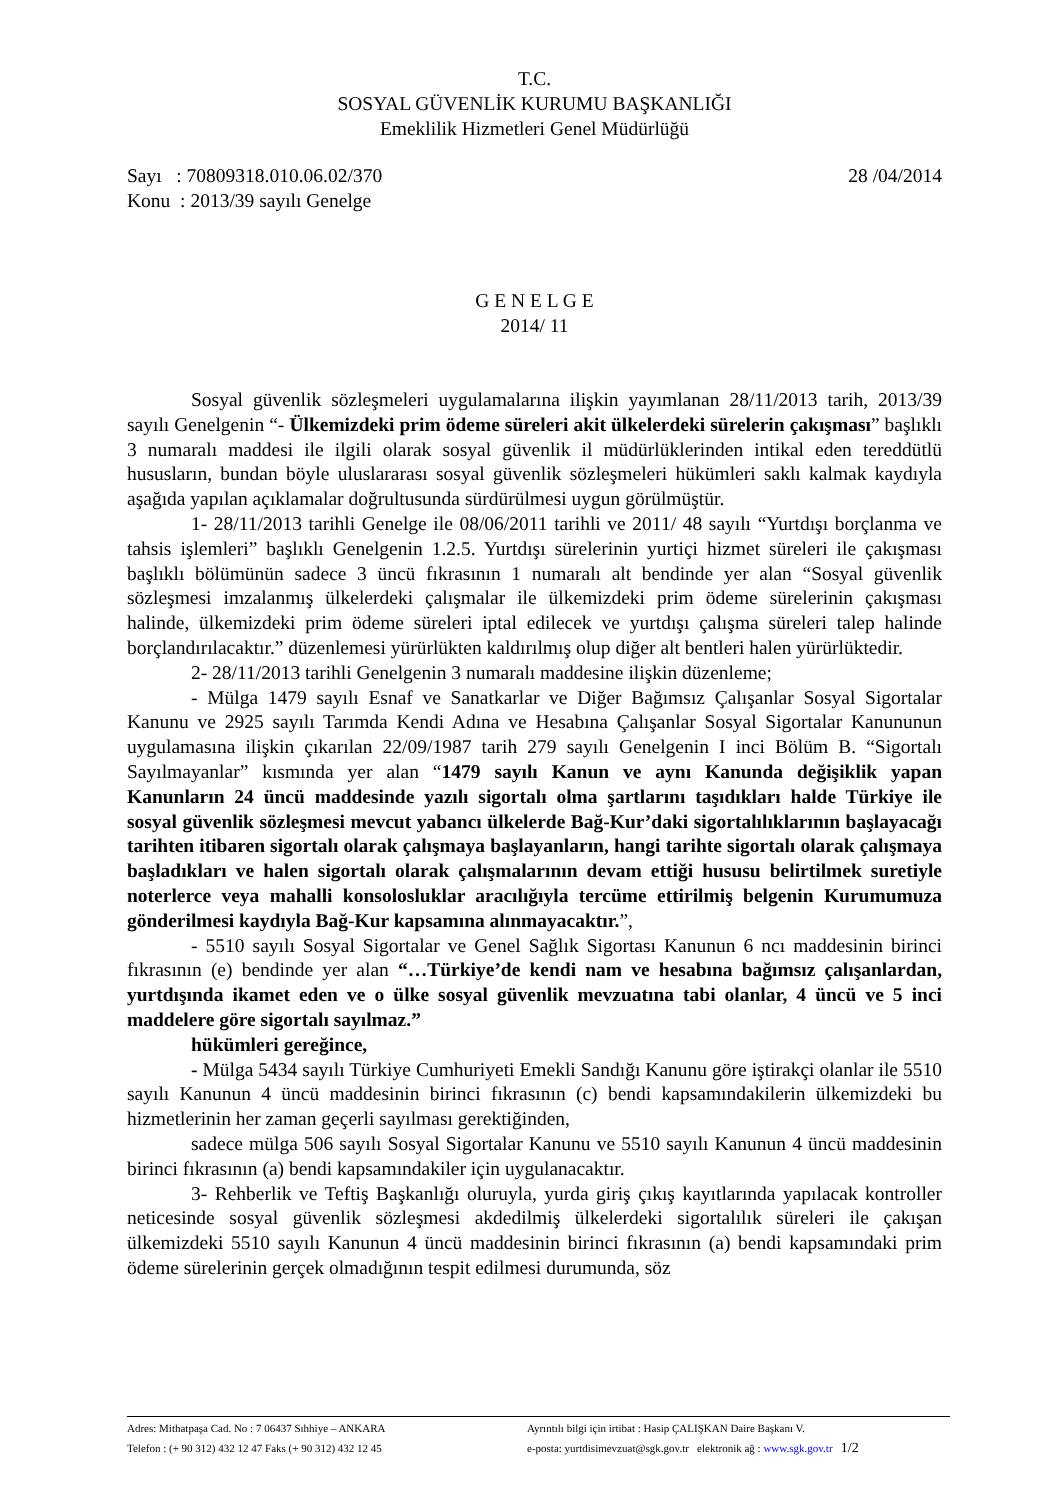T.C.
SOSYAL GÜVENLİK KURUMU BAŞKANLIĞI
Emeklilik Hizmetleri Genel Müdürlüğü
Sayı : 70809318.010.06.02/370 28 /04/2014
Konu : 2013/39 sayılı Genelge
G E N E L G E
2014/ 11
Sosyal güvenlik sözleşmeleri uygulamalarına ilişkin yayımlanan 28/11/2013 tarih, 2013/39 sayılı Genelgenin “- Ülkemizdeki prim ödeme süreleri akit ülkelerdeki sürelerin çakışması” başlıklı 3 numaralı maddesi ile ilgili olarak sosyal güvenlik il müdürlüklerinden intikal eden tereddütlü hususların, bundan böyle uluslararası sosyal güvenlik sözleşmeleri hükümleri saklı kalmak kaydıyla aşağıda yapılan açıklamalar doğrultusunda sürdürülmesi uygun görülmüştür.
1- 28/11/2013 tarihli Genelge ile 08/06/2011 tarihli ve 2011/ 48 sayılı “Yurtdışı borçlanma ve tahsis işlemleri” başlıklı Genelgenin 1.2.5. Yurtdışı sürelerinin yurtiçi hizmet süreleri ile çakışması başlıklı bölümünün sadece 3 üncü fıkrasının 1 numaralı alt bendinde yer alan “Sosyal güvenlik sözleşmesi imzalanmış ülkelerdeki çalışmalar ile ülkemizdeki prim ödeme sürelerinin çakışması halinde, ülkemizdeki prim ödeme süreleri iptal edilecek ve yurtdışı çalışma süreleri talep halinde borçlandırılacaktır.” düzenlemesi yürürlükten kaldırılmış olup diğer alt bentleri halen yürürlüktedir.
2- 28/11/2013 tarihli Genelgenin 3 numaralı maddesine ilişkin düzenleme;
- Mülga 1479 sayılı Esnaf ve Sanatkarlar ve Diğer Bağımsız Çalışanlar Sosyal Sigortalar Kanunu ve 2925 sayılı Tarımda Kendi Adına ve Hesabına Çalışanlar Sosyal Sigortalar Kanununun uygulamasına ilişkin çıkarılan 22/09/1987 tarih 279 sayılı Genelgenin I inci Bölüm B. “Sigortalı Sayılmayanlar” kısmında yer alan “1479 sayılı Kanun ve aynı Kanunda değişiklik yapan Kanunların 24 üncü maddesinde yazılı sigortalı olma şartlarını taşıdıkları halde Türkiye ile sosyal güvenlik sözleşmesi mevcut yabancı ülkelerde Bağ-Kur’daki sigortalılıklarının başlayacağı tarihten itibaren sigortalı olarak çalışmaya başlayanların, hangi tarihte sigortalı olarak çalışmaya başladıkları ve halen sigortalı olarak çalışmalarının devam ettiği hususu belirtilmek suretiyle noterlerce veya mahalli konsolosluklar aracılığıyla tercüme ettirilmiş belgenin Kurumumuza gönderilmesi kaydıyla Bağ-Kur kapsamına alınmayacaktır.”,
- 5510 sayılı Sosyal Sigortalar ve Genel Sağlık Sigortası Kanunun 6 ncı maddesinin birinci fıkrasının (e) bendinde yer alan “…Türkiye’de kendi nam ve hesabına bağımsız çalışanlardan, yurtdışında ikamet eden ve o ülke sosyal güvenlik mevzuatına tabi olanlar, 4 üncü ve 5 inci maddelere göre sigortalı sayılmaz.”
hükümleri gereğince,
- Mülga 5434 sayılı Türkiye Cumhuriyeti Emekli Sandığı Kanunu göre iştirakçi olanlar ile 5510 sayılı Kanunun 4 üncü maddesinin birinci fıkrasının (c) bendi kapsamındakilerin ülkemizdeki bu hizmetlerinin her zaman geçerli sayılması gerektiğinden,
sadece mülga 506 sayılı Sosyal Sigortalar Kanunu ve 5510 sayılı Kanunun 4 üncü maddesinin birinci fıkrasının (a) bendi kapsamındakiler için uygulanacaktır.
3- Rehberlik ve Teftiş Başkanlığı oluruyla, yurda giriş çıkış kayıtlarında yapılacak kontroller neticesinde sosyal güvenlik sözleşmesi akdedilmiş ülkelerdeki sigortalılık süreleri ile çakışan ülkemizdeki 5510 sayılı Kanunun 4 üncü maddesinin birinci fıkrasının (a) bendi kapsamındaki prim ödeme sürelerinin gerçek olmadığının tespit edilmesi durumunda, söz
Adres: Mithatpaşa Cad. No : 7 06437 Sıhhiye – ANKARA Ayrıntılı bilgi için irtibat : Hasip ÇALIŞKAN Daire Başkanı V.
Telefon : (+ 90 312) 432 12 47 Faks (+ 90 312) 432 12 45 e-posta: yurtdisimevzuat@sgk.gov.tr elektronik ağ : www.sgk.gov.tr 1/2